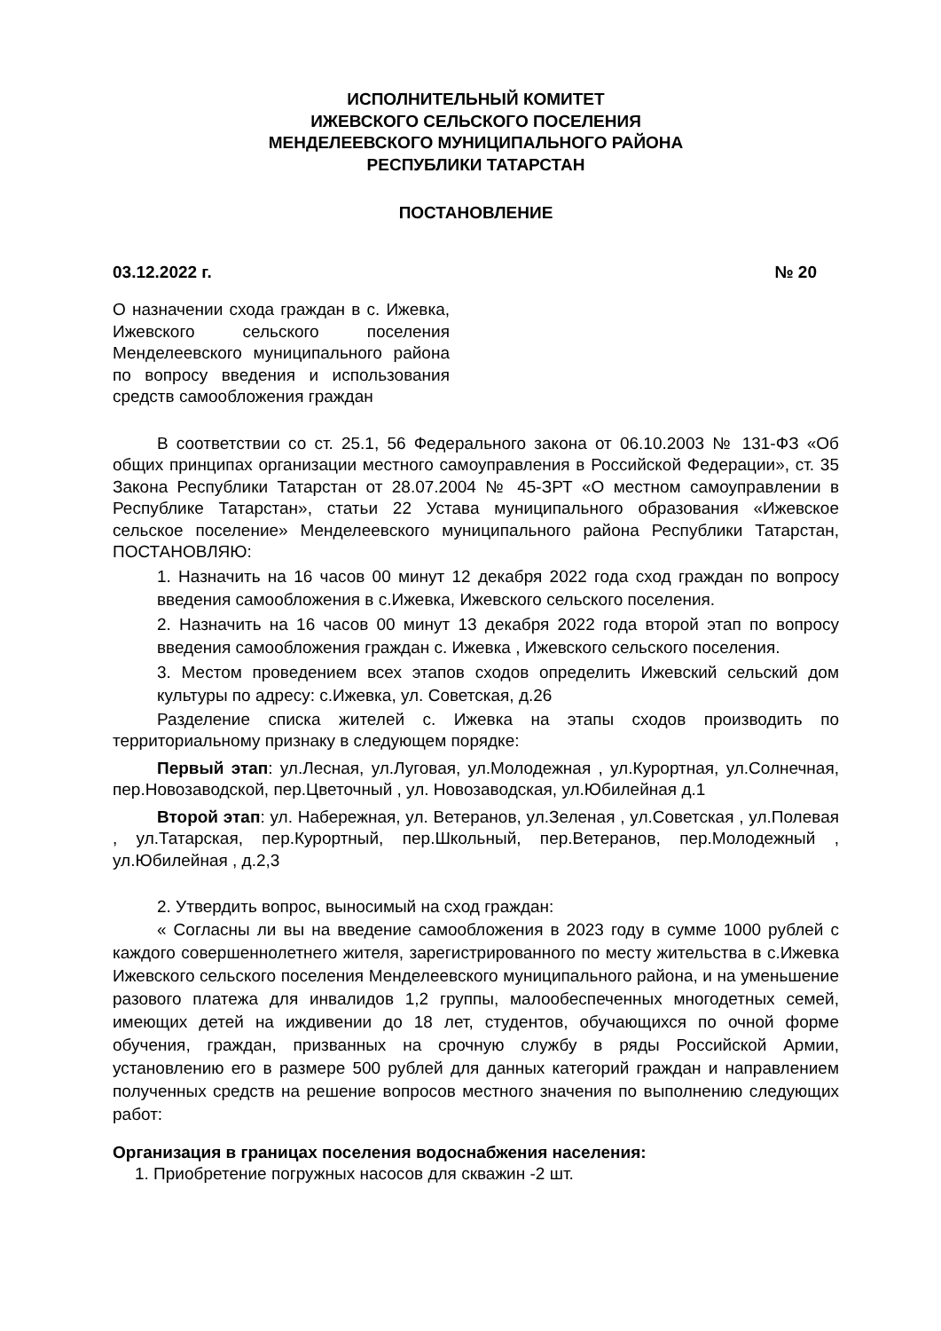ИСПОЛНИТЕЛЬНЫЙ КОМИТЕТ
ИЖЕВСКОГО СЕЛЬСКОГО ПОСЕЛЕНИЯ
МЕНДЕЛЕЕВСКОГО МУНИЦИПАЛЬНОГО РАЙОНА
РЕСПУБЛИКИ ТАТАРСТАН
ПОСТАНОВЛЕНИЕ
03.12.2022 г. № 20
О назначении схода граждан в с. Ижевка, Ижевского сельского поселения Менделеевского муниципального района по вопросу введения и использования средств самообложения граждан
В соответствии со ст. 25.1, 56 Федерального закона от 06.10.2003 № 131-ФЗ «Об общих принципах организации местного самоуправления в Российской Федерации», ст. 35 Закона Республики Татарстан от 28.07.2004 № 45-ЗРТ «О местном самоуправлении в Республике Татарстан», статьи 22 Устава муниципального образования «Ижевское сельское поселение» Менделеевского муниципального района Республики Татарстан, ПОСТАНОВЛЯЮ:
1. Назначить на 16 часов 00 минут 12 декабря 2022 года сход граждан по вопросу введения самообложения в с.Ижевка, Ижевского сельского поселения.
2. Назначить на 16 часов 00 минут 13 декабря 2022 года второй этап по вопросу введения самообложения граждан с. Ижевка , Ижевского сельского поселения.
3. Местом проведением всех этапов сходов определить Ижевский сельский дом культуры по адресу: с.Ижевка, ул. Советская, д.26
Разделение списка жителей с. Ижевка на этапы сходов производить по территориальному признаку в следующем порядке:
Первый этап: ул.Лесная, ул.Луговая, ул.Молодежная , ул.Курортная, ул.Солнечная, пер.Новозаводской, пер.Цветочный , ул. Новозаводская, ул.Юбилейная д.1
Второй этап: ул. Набережная, ул. Ветеранов, ул.Зеленая , ул.Советская , ул.Полевая , ул.Татарская, пер.Курортный, пер.Школьный, пер.Ветеранов, пер.Молодежный , ул.Юбилейная , д.2,3
2. Утвердить вопрос, выносимый на сход граждан:
« Согласны ли вы на введение самообложения в 2023 году в сумме 1000 рублей с каждого совершеннолетнего жителя, зарегистрированного по месту жительства в с.Ижевка Ижевского сельского поселения Менделеевского муниципального района, и на уменьшение разового платежа для инвалидов 1,2 группы, малообеспеченных многодетных семей, имеющих детей на иждивении до 18 лет, студентов, обучающихся по очной форме обучения, граждан, призванных на срочную службу в ряды Российской Армии, установлению его в размере 500 рублей для данных категорий граждан и направлением полученных средств на решение вопросов местного значения по выполнению следующих работ:
Организация в границах поселения водоснабжения населения:
1. Приобретение погружных насосов для скважин -2 шт.